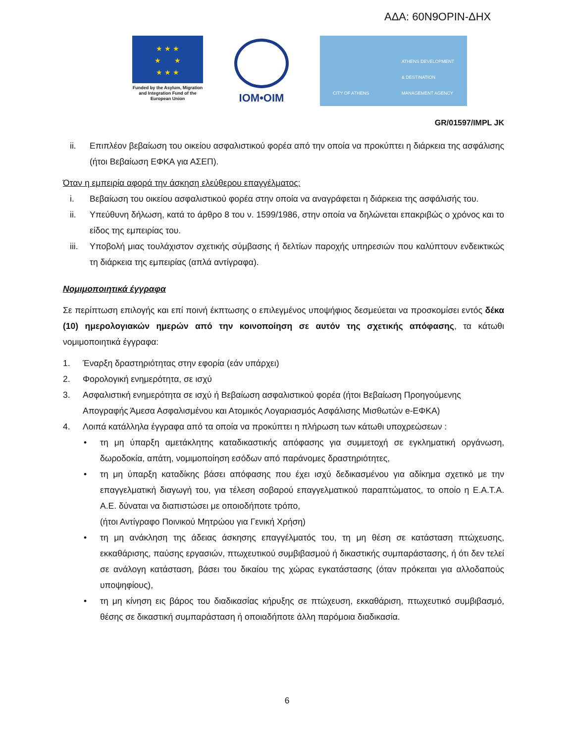ΑΔΑ: 60Ν9ΟΡΙΝ-ΔΗΧ
★ ★ ★
★ ★
★ ★ ★
Funded by the Asylum, Migration and Integration Fund of the European Union
IOM•OIM
CITY OF ATHENS ATHENS DEVELOPMENT
& DESTINATION
MANAGEMENT AGENCY
GR/01597/IMPL JK
ii. Επιπλέον βεβαίωση του οικείου ασφαλιστικού φορέα από την οποία να προκύπτει η διάρκεια της ασφάλισης (ήτοι Βεβαίωση ΕΦΚΑ για ΑΣΕΠ).
Όταν η εμπειρία αφορά την άσκηση ελεύθερου επαγγέλματος:
i. Βεβαίωση του οικείου ασφαλιστικού φορέα στην οποία να αναγράφεται η διάρκεια της ασφάλισής του.
ii. Υπεύθυνη δήλωση, κατά το άρθρο 8 του ν. 1599/1986, στην οποία να δηλώνεται επακριβώς ο χρόνος και το είδος της εμπειρίας του.
iii.
Υποβολή μιας τουλάχιστον σχετικής σύμβασης ή δελτίων παροχής υπηρεσιών που καλύπτουν ενδεικτικώς τη διάρκεια της εμπειρίας (απλά αντίγραφα).
Νομιμοποιητικά έγγραφα
Σε περίπτωση επιλογής και επί ποινή έκπτωσης ο επιλεγμένος υποψήφιος δεσμεύεται να προσκομίσει εντός δέκα (10) ημερολογιακών ημερών από την κοινοποίηση σε αυτόν της σχετικής απόφασης, τα κάτωθι νομιμοποιητικά έγγραφα:
1. Έναρξη δραστηριότητας στην εφορία (εάν υπάρχει)
2. Φορολογική ενημερότητα, σε ισχύ
3. Ασφαλιστική ενημερότητα σε ισχύ ή Βεβαίωση ασφαλιστικού φορέα (ήτοι Βεβαίωση Προηγούμενης Απογραφής Άμεσα Ασφαλισμένου και Ατομικός Λογαριασμός Ασφάλισης Μισθωτών e-ΕΦΚΑ)
4. Λοιπά κατάλληλα έγγραφα από τα οποία να προκύπτει η πλήρωση των κάτωθι υποχρεώσεων :
• τη μη ύπαρξη αμετάκλητης καταδικαστικής απόφασης για συμμετοχή σε εγκληματική οργάνωση, δωροδοκία, απάτη, νομιμοποίηση εσόδων από παράνομες δραστηριότητες,
• τη μη ύπαρξη καταδίκης βάσει απόφασης που έχει ισχύ δεδικασμένου για αδίκημα σχετικό με την επαγγελματική διαγωγή του, για τέλεση σοβαρού επαγγελματικού παραπτώματος, το οποίο η Ε.Α.Τ.Α. Α.Ε. δύναται να διαπιστώσει με οποιοδήποτε τρόπο,
(ήτοι Αντίγραφο Ποινικού Μητρώου για Γενική Χρήση)
• τη μη ανάκληση της άδειας άσκησης επαγγέλματός του, τη μη θέση σε κατάσταση πτώχευσης, εκκαθάρισης, παύσης εργασιών, πτωχευτικού συμβιβασμού ή δικαστικής συμπαράστασης, ή ότι δεν τελεί σε ανάλογη κατάσταση, βάσει του δικαίου της χώρας εγκατάστασης (όταν πρόκειται για αλλοδαπούς υποψηφίους),
• τη μη κίνηση εις βάρος του διαδικασίας κήρυξης σε πτώχευση, εκκαθάριση, πτωχευτικό συμβιβασμό, θέσης σε δικαστική συμπαράσταση ή οποιαδήποτε άλλη παρόμοια διαδικασία.
6